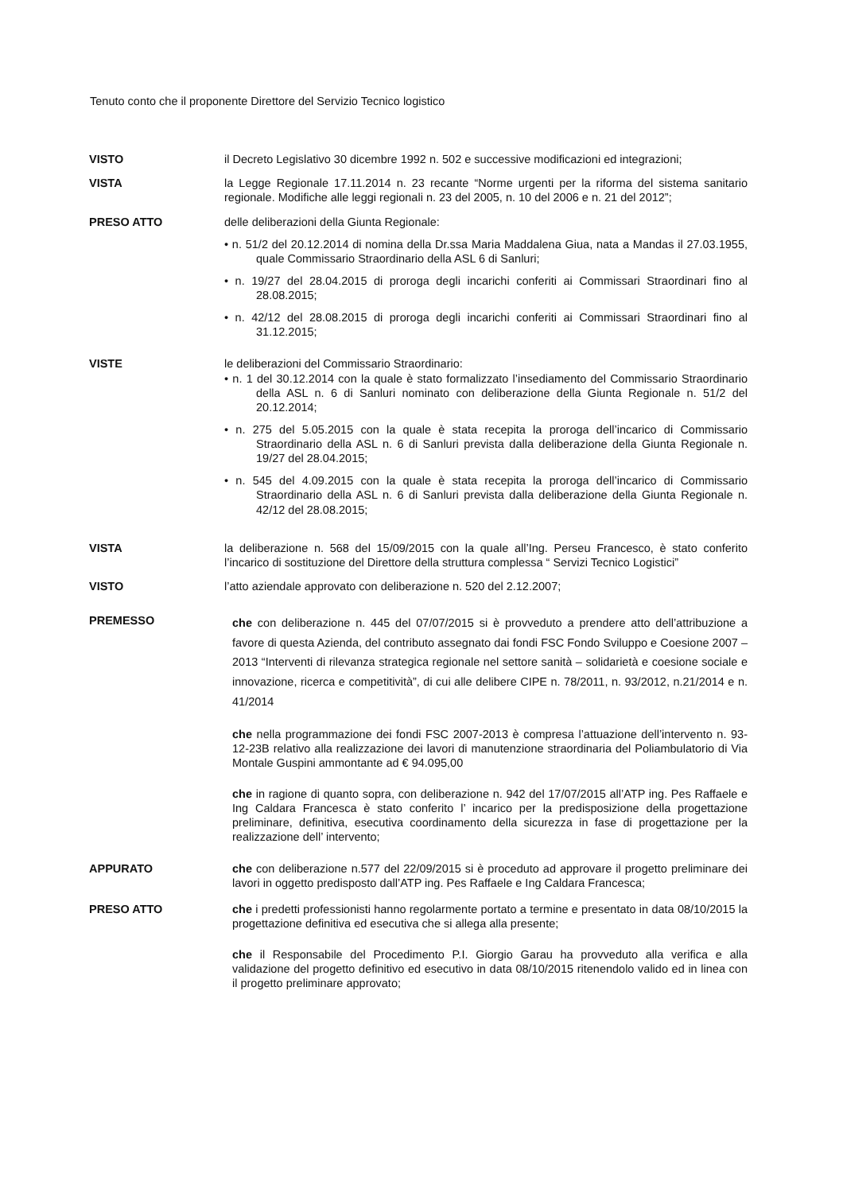Tenuto conto che il proponente Direttore del Servizio Tecnico logistico
VISTO il Decreto Legislativo 30 dicembre 1992 n. 502 e successive modificazioni ed integrazioni;
VISTA la Legge Regionale 17.11.2014 n. 23 recante “Norme urgenti per la riforma del sistema sanitario regionale. Modifiche alle leggi regionali n. 23 del 2005, n. 10 del 2006 e n. 21 del 2012”;
PRESO ATTO delle deliberazioni della Giunta Regionale:
• n. 51/2 del 20.12.2014 di nomina della Dr.ssa Maria Maddalena Giua, nata a Mandas il 27.03.1955, quale Commissario Straordinario della ASL 6 di Sanluri;
• n. 19/27 del 28.04.2015 di proroga degli incarichi conferiti ai Commissari Straordinari fino al 28.08.2015;
• n. 42/12 del 28.08.2015 di proroga degli incarichi conferiti ai Commissari Straordinari fino al 31.12.2015;
VISTE le deliberazioni del Commissario Straordinario:
• n. 1 del 30.12.2014 con la quale è stato formalizzato l’insediamento del Commissario Straordinario della ASL n. 6 di Sanluri nominato con deliberazione della Giunta Regionale n. 51/2 del 20.12.2014;
• n. 275 del 5.05.2015 con la quale è stata recepita la proroga dell’incarico di Commissario Straordinario della ASL n. 6 di Sanluri prevista dalla deliberazione della Giunta Regionale n. 19/27 del 28.04.2015;
• n. 545 del 4.09.2015 con la quale è stata recepita la proroga dell’incarico di Commissario Straordinario della ASL n. 6 di Sanluri prevista dalla deliberazione della Giunta Regionale n. 42/12 del 28.08.2015;
VISTA la deliberazione n. 568 del 15/09/2015 con la quale all’Ing. Perseu Francesco, è stato conferito l’incarico di sostituzione del Direttore della struttura complessa “ Servizi Tecnico Logistici”
VISTO l’atto aziendale approvato con deliberazione n. 520 del 2.12.2007;
PREMESSO
che con deliberazione n. 445 del 07/07/2015 si è provveduto a prendere atto dell’attribuzione a favore di questa Azienda, del contributo assegnato dai fondi FSC Fondo Sviluppo e Coesione 2007 – 2013 “Interventi di rilevanza strategica regionale nel settore sanità – solidarietà e coesione sociale e innovazione, ricerca e competitività”, di cui alle delibere CIPE n. 78/2011, n. 93/2012, n.21/2014 e n. 41/2014
che nella programmazione dei fondi FSC 2007-2013 è compresa l’attuazione dell’intervento n. 93-12-23B relativo alla realizzazione dei lavori di manutenzione straordinaria del Poliambulatorio di Via Montale Guspini ammontante ad € 94.095,00
che in ragione di quanto sopra, con deliberazione n. 942 del 17/07/2015 all’ATP ing. Pes Raffaele e Ing Caldara Francesca è stato conferito l’ incarico per la predisposizione della progettazione preliminare, definitiva, esecutiva coordinamento della sicurezza in fase di progettazione per la realizzazione dell’ intervento;
APPURATO che con deliberazione n.577 del 22/09/2015 si è proceduto ad approvare il progetto preliminare dei lavori in oggetto predisposto dall’ATP ing. Pes Raffaele e Ing Caldara Francesca;
PRESO ATTO che i predetti professionisti hanno regolarmente portato a termine e presentato in data 08/10/2015 la progettazione definitiva ed esecutiva che si allega alla presente;
che il Responsabile del Procedimento P.I. Giorgio Garau ha provveduto alla verifica e alla validazione del progetto definitivo ed esecutivo in data 08/10/2015 ritenendolo valido ed in linea con il progetto preliminare approvato;